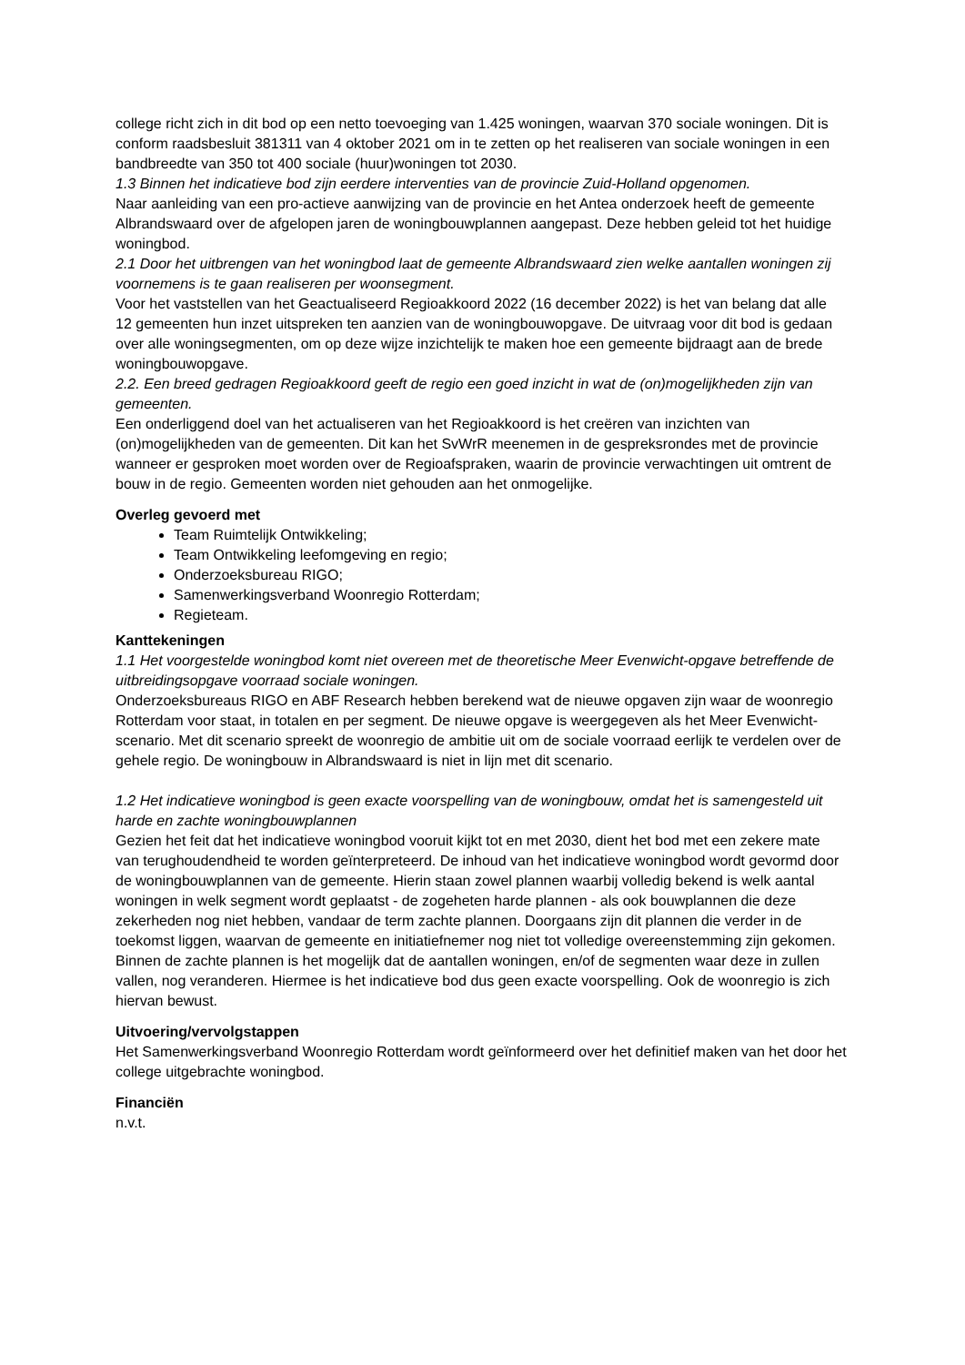college richt zich in dit bod op een netto toevoeging van 1.425 woningen, waarvan 370 sociale woningen. Dit is conform raadsbesluit 381311 van 4 oktober 2021 om in te zetten op het realiseren van sociale woningen in een bandbreedte van 350 tot 400 sociale (huur)woningen tot 2030.
1.3 Binnen het indicatieve bod zijn eerdere interventies van de provincie Zuid-Holland opgenomen.
Naar aanleiding van een pro-actieve aanwijzing van de provincie en het Antea onderzoek heeft de gemeente Albrandswaard over de afgelopen jaren de woningbouwplannen aangepast. Deze hebben geleid tot het huidige woningbod.
2.1 Door het uitbrengen van het woningbod laat de gemeente Albrandswaard zien welke aantallen woningen zij voornemens is te gaan realiseren per woonsegment.
Voor het vaststellen van het Geactualiseerd Regioakkoord 2022 (16 december 2022) is het van belang dat alle 12 gemeenten hun inzet uitspreken ten aanzien van de woningbouwopgave. De uitvraag voor dit bod is gedaan over alle woningsegmenten, om op deze wijze inzichtelijk te maken hoe een gemeente bijdraagt aan de brede woningbouwopgave.
2.2. Een breed gedragen Regioakkoord geeft de regio een goed inzicht in wat de (on)mogelijkheden zijn van gemeenten.
Een onderliggend doel van het actualiseren van het Regioakkoord is het creëren van inzichten van (on)mogelijkheden van de gemeenten. Dit kan het SvWrR meenemen in de gespreksrondes met de provincie wanneer er gesproken moet worden over de Regioafspraken, waarin de provincie verwachtingen uit omtrent de bouw in de regio. Gemeenten worden niet gehouden aan het onmogelijke.
Overleg gevoerd met
Team Ruimtelijk Ontwikkeling;
Team Ontwikkeling leefomgeving en regio;
Onderzoeksbureau RIGO;
Samenwerkingsverband Woonregio Rotterdam;
Regieteam.
Kanttekeningen
1.1 Het voorgestelde woningbod komt niet overeen met de theoretische Meer Evenwicht-opgave betreffende de uitbreidingsopgave voorraad sociale woningen.
Onderzoeksbureaus RIGO en ABF Research hebben berekend wat de nieuwe opgaven zijn waar de woonregio Rotterdam voor staat, in totalen en per segment. De nieuwe opgave is weergegeven als het Meer Evenwicht-scenario. Met dit scenario spreekt de woonregio de ambitie uit om de sociale voorraad eerlijk te verdelen over de gehele regio. De woningbouw in Albrandswaard is niet in lijn met dit scenario.
1.2 Het indicatieve woningbod is geen exacte voorspelling van de woningbouw, omdat het is samengesteld uit harde en zachte woningbouwplannen
Gezien het feit dat het indicatieve woningbod vooruit kijkt tot en met 2030, dient het bod met een zekere mate van terughoudendheid te worden geïnterpreteerd. De inhoud van het indicatieve woningbod wordt gevormd door de woningbouwplannen van de gemeente. Hierin staan zowel plannen waarbij volledig bekend is welk aantal woningen in welk segment wordt geplaatst - de zogeheten harde plannen - als ook bouwplannen die deze zekerheden nog niet hebben, vandaar de term zachte plannen. Doorgaans zijn dit plannen die verder in de toekomst liggen, waarvan de gemeente en initiatiefnemer nog niet tot volledige overeenstemming zijn gekomen. Binnen de zachte plannen is het mogelijk dat de aantallen woningen, en/of de segmenten waar deze in zullen vallen, nog veranderen. Hiermee is het indicatieve bod dus geen exacte voorspelling. Ook de woonregio is zich hiervan bewust.
Uitvoering/vervolgstappen
Het Samenwerkingsverband Woonregio Rotterdam wordt geïnformeerd over het definitief maken van het door het college uitgebrachte woningbod.
Financiën
n.v.t.